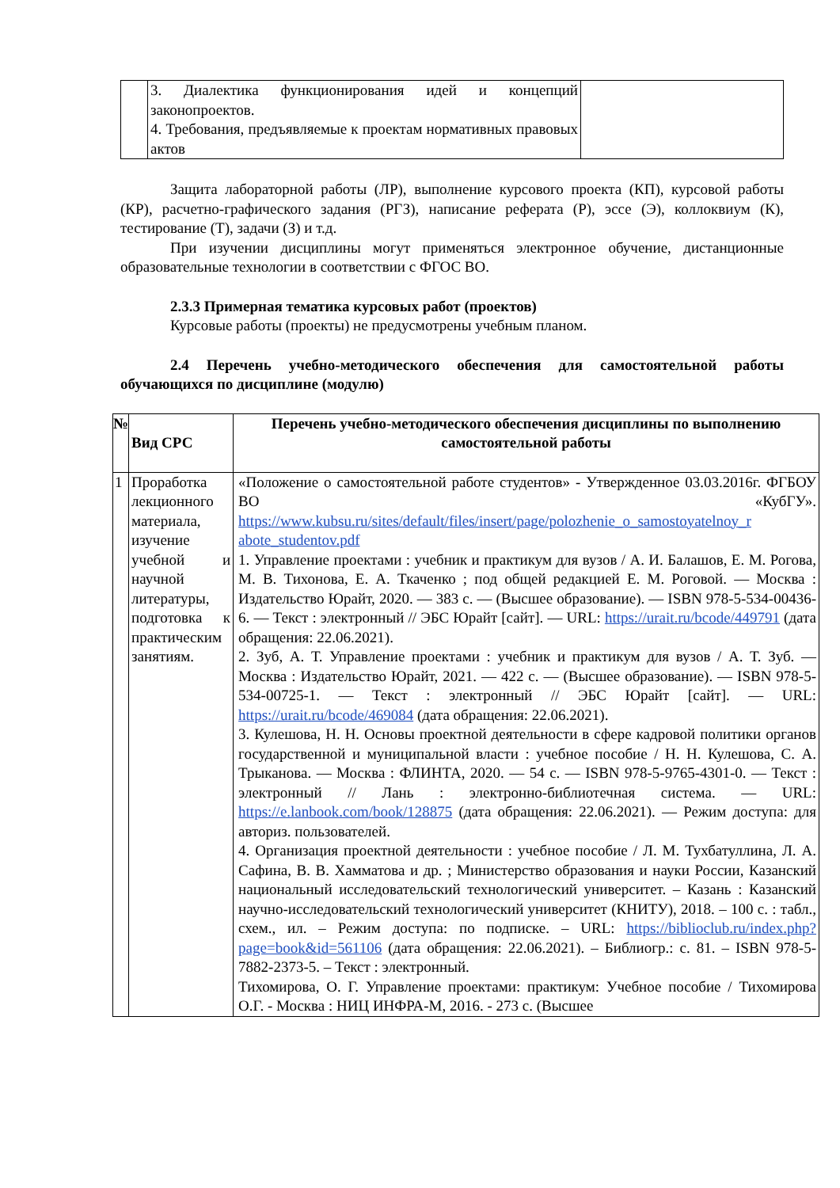| | 3. Диалектика функционирования идей и концепций законопроектов. 4. Требования, предъявляемые к проектам нормативных правовых актов | |
Защита лабораторной работы (ЛР), выполнение курсового проекта (КП), курсовой работы (КР), расчетно-графического задания (РГЗ), написание реферата (Р), эссе (Э), коллоквиум (К), тестирование (Т), задачи (З) и т.д.
При изучении дисциплины могут применяться электронное обучение, дистанционные образовательные технологии в соответствии с ФГОС ВО.
2.3.3 Примерная тематика курсовых работ (проектов)
Курсовые работы (проекты) не предусмотрены учебным планом.
2.4 Перечень учебно-методического обеспечения для самостоятельной работы обучающихся по дисциплине (модулю)
| № | Вид СРС | Перечень учебно-методического обеспечения дисциплины по выполнению самостоятельной работы |
| --- | --- | --- |
| 1 | Проработка лекционного материала, изучение учебной и научной литературы, подготовка к практическим занятиям. | «Положение о самостоятельной работе студентов» - Утвержденное 03.03.2016г. ФГБОУ ВО «КубГУ». https://www.kubsu.ru/sites/default/files/insert/page/polozhenie_o_samostoyatelnoy_r abote_studentov.pdf 1. Управление проектами : учебник и практикум для вузов / А. И. Балашов, Е. М. Рогова, М. В. Тихонова, Е. А. Ткаченко ; под общей редакцией Е. М. Роговой. — Москва : Издательство Юрайт, 2020. — 383 с. — (Высшее образование). — ISBN 978-5-534-00436-6. — Текст : электронный // ЭБС Юрайт [сайт]. — URL: https://urait.ru/bcode/449791 (дата обращения: 22.06.2021). 2. Зуб, А. Т. Управление проектами : учебник и практикум для вузов / А. Т. Зуб. — Москва : Издательство Юрайт, 2021. — 422 с. — (Высшее образование). — ISBN 978-5-534-00725-1. — Текст : электронный // ЭБС Юрайт [сайт]. — URL: https://urait.ru/bcode/469084 (дата обращения: 22.06.2021). 3. Кулешова, Н. Н. Основы проектной деятельности в сфере кадровой политики органов государственной и муниципальной власти : учебное пособие / Н. Н. Кулешова, С. А. Трыканова. — Москва : ФЛИНТА, 2020. — 54 с. — ISBN 978-5-9765-4301-0. — Текст : электронный // Лань : электронно-библиотечная система. — URL: https://e.lanbook.com/book/128875 (дата обращения: 22.06.2021). — Режим доступа: для авториз. пользователей. 4. Организация проектной деятельности : учебное пособие / Л. М. Тухбатуллина, Л. А. Сафина, В. В. Хамматова и др. ; Министерство образования и науки России, Казанский национальный исследовательский технологический университет. – Казань : Казанский научно-исследовательский технологический университет (КНИТУ), 2018. – 100 с. : табл., схем., ил. – Режим доступа: по подписке. – URL: https://biblioclub.ru/index.php?page=book&id=561106 (дата обращения: 22.06.2021). – Библиогр.: с. 81. – ISBN 978-5-7882-2373-5. – Текст : электронный. Тихомирова, О. Г. Управление проектами: практикум: Учебное пособие / Тихомирова О.Г. - Москва : НИЦ ИНФРА-М, 2016. - 273 с. (Высшее |